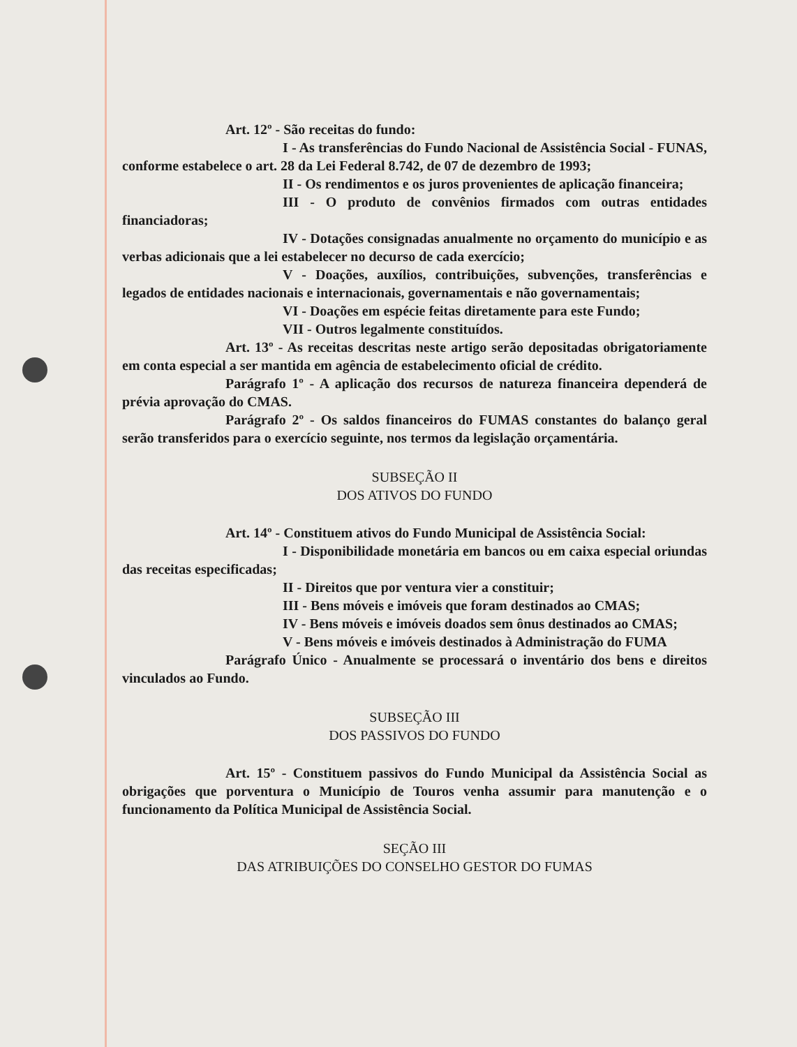Art. 12º - São receitas do fundo:
I - As transferências do Fundo Nacional de Assistência Social - FUNAS, conforme estabelece o art. 28 da Lei Federal 8.742, de 07 de dezembro de 1993;
II - Os rendimentos e os juros provenientes de aplicação financeira;
III - O produto de convênios firmados com outras entidades financiadoras;
IV - Dotações consignadas anualmente no orçamento do município e as verbas adicionais que a lei estabelecer no decurso de cada exercício;
V - Doações, auxílios, contribuições, subvenções, transferências e legados de entidades nacionais e internacionais, governamentais e não governamentais;
VI - Doações em espécie feitas diretamente para este Fundo;
VII - Outros legalmente constituídos.
Art. 13º - As receitas descritas neste artigo serão depositadas obrigatoriamente em conta especial a ser mantida em agência de estabelecimento oficial de crédito.
Parágrafo 1º - A aplicação dos recursos de natureza financeira dependerá de prévia aprovação do CMAS.
Parágrafo 2º - Os saldos financeiros do FUMAS constantes do balanço geral serão transferidos para o exercício seguinte, nos termos da legislação orçamentária.
SUBSEÇÃO II
DOS ATIVOS DO FUNDO
Art. 14º - Constituem ativos do Fundo Municipal de Assistência Social:
I - Disponibilidade monetária em bancos ou em caixa especial oriundas das receitas especificadas;
II - Direitos que por ventura vier a constituir;
III - Bens móveis e imóveis que foram destinados ao CMAS;
IV - Bens móveis e imóveis doados sem ônus destinados ao CMAS;
V - Bens móveis e imóveis destinados à Administração do FUMA
Parágrafo Único - Anualmente se processará o inventário dos bens e direitos vinculados ao Fundo.
SUBSEÇÃO III
DOS PASSIVOS DO FUNDO
Art. 15º - Constituem passivos do Fundo Municipal da Assistência Social as obrigações que porventura o Município de Touros venha assumir para manutenção e o funcionamento da Política Municipal de Assistência Social.
SEÇÃO III
DAS ATRIBUIÇÕES DO CONSELHO GESTOR DO FUMAS